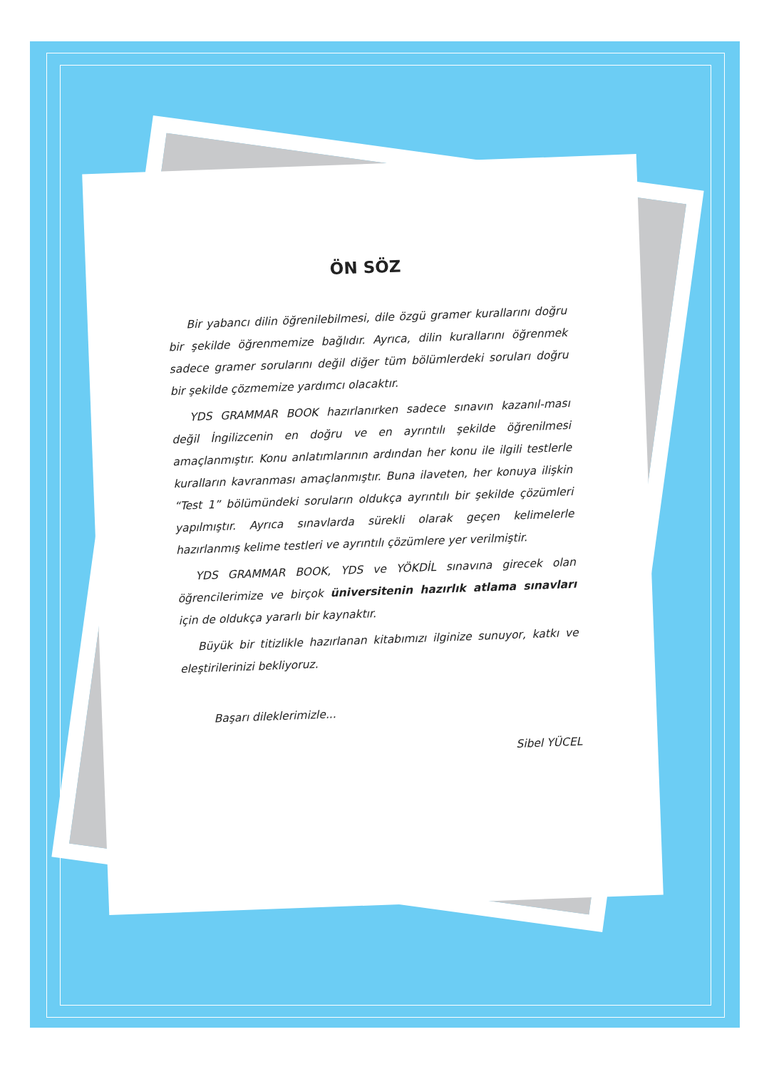ÖN SÖZ
Bir yabancı dilin öğrenilebilmesi, dile özgü gramer kurallarını doğru bir şekilde öğrenmemize bağlıdır. Ayrıca, dilin kurallarını öğrenmek sadece gramer sorularını değil diğer tüm bölümlerdeki soruları doğru bir şekilde çözmemize yardımcı olacaktır.
YDS GRAMMAR BOOK hazırlanırken sadece sınavın kazanıl-ması değil İngilizcenin en doğru ve en ayrıntılı şekilde öğrenilmesi amaçlanmıştır. Konu anlatımlarının ardından her konu ile ilgili testlerle kuralların kavranması amaçlanmıştır. Buna ilaveten, her konuya ilişkin “Test 1” bölümündeki soruların oldukça ayrıntılı bir şekilde çözümleri yapılmıştır. Ayrıca sınavlarda sürekli olarak geçen kelimelerle hazırlanmış kelime testleri ve ayrıntılı çözümlere yer verilmiştir.
YDS GRAMMAR BOOK, YDS ve YÖKDİL sınavına girecek olan öğrencilerimize ve birçok üniversitenin hazırlık atlama sınavları için de oldukça yararlı bir kaynaktır.
Büyük bir titizlikle hazırlanan kitabımızı ilginize sunuyor, katkı ve eleştirilerinizi bekliyoruz.
Başarı dileklerimizle...
Sibel YÜCEL